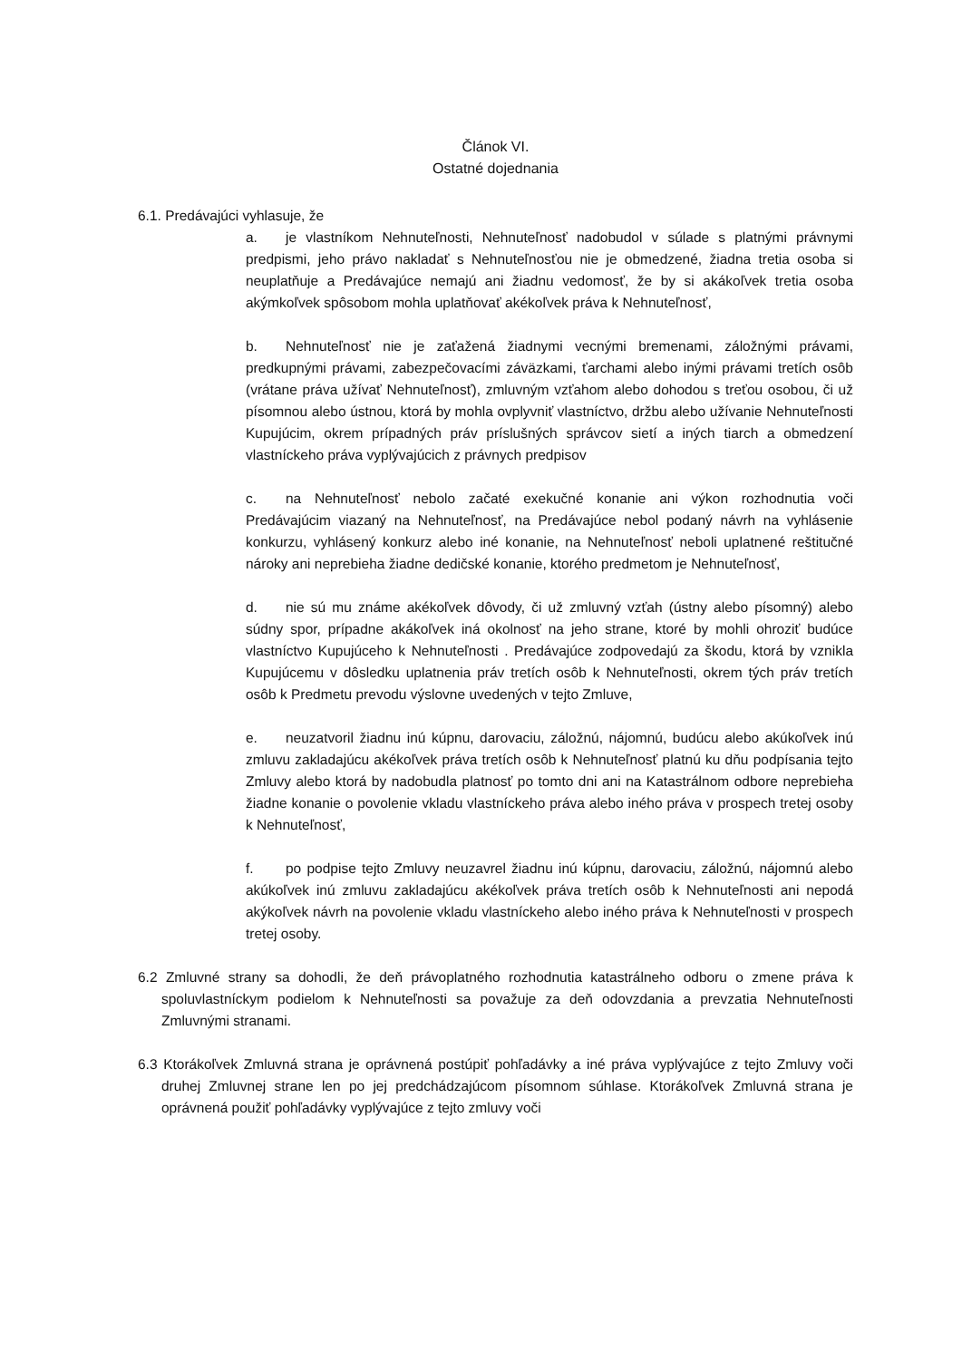Článok VI.
Ostatné dojednania
6.1. Predávajúci vyhlasuje, že
a. je vlastníkom Nehnuteľnosti, Nehnuteľnosť nadobudol v súlade s platnými právnymi predpismi, jeho právo nakladať s Nehnuteľnosťou nie je obmedzené, žiadna tretia osoba si neuplatňuje a Predávajúce nemajú ani žiadnu vedomosť, že by si akákoľvek tretia osoba akýmkoľvek spôsobom mohla uplatňovať akékoľvek práva k Nehnuteľnosť,
b. Nehnuteľnosť nie je zaťažená žiadnymi vecnými bremenami, záložnými právami, predkupnými právami, zabezpečovacími záväzkami, ťarchami alebo inými právami tretích osôb (vrátane práva užívať Nehnuteľnosť), zmluvným vzťahom alebo dohodou s treťou osobou, či už písomnou alebo ústnou, ktorá by mohla ovplyvniť vlastníctvo, držbu alebo užívanie Nehnuteľnosti Kupujúcim, okrem prípadných práv príslušných správcov sietí a iných tiarch a obmedzení vlastníckeho práva vyplývajúcich z právnych predpisov
c. na Nehnuteľnosť nebolo začaté exekučné konanie ani výkon rozhodnutia voči Predávajúcim viazaný na Nehnuteľnosť, na Predávajúce nebol podaný návrh na vyhlásenie konkurzu, vyhlásený konkurz alebo iné konanie, na Nehnuteľnosť neboli uplatnené reštitučné nároky ani neprebieha žiadne dedičské konanie, ktorého predmetom je Nehnuteľnosť,
d. nie sú mu známe akékoľvek dôvody, či už zmluvný vzťah (ústny alebo písomný) alebo súdny spor, prípadne akákoľvek iná okolnosť na jeho strane, ktoré by mohli ohroziť budúce vlastníctvo Kupujúceho k Nehnuteľnosti . Predávajúce zodpovedajú za škodu, ktorá by vznikla Kupujúcemu v dôsledku uplatnenia práv tretích osôb k Nehnuteľnosti, okrem tých práv tretích osôb k Predmetu prevodu výslovne uvedených v tejto Zmluve,
e. neuzatvoril žiadnu inú kúpnu, darovaciu, záložnú, nájomnú, budúcu alebo akúkoľvek inú zmluvu zakladajúcu akékoľvek práva tretích osôb k Nehnuteľnosť platnú ku dňu podpísania tejto Zmluvy alebo ktorá by nadobudla platnosť po tomto dni ani na Katastrálnom odbore neprebieha žiadne konanie o povolenie vkladu vlastníckeho práva alebo iného práva v prospech tretej osoby k Nehnuteľnosť,
f. po podpise tejto Zmluvy neuzavrel žiadnu inú kúpnu, darovaciu, záložnú, nájomnú alebo akúkoľvek inú zmluvu zakladajúcu akékoľvek práva tretích osôb k Nehnuteľnosti ani nepodá akýkoľvek návrh na povolenie vkladu vlastníckeho alebo iného práva k Nehnuteľnosti v prospech tretej osoby.
6.2 Zmluvné strany sa dohodli, že deň právoplatného rozhodnutia katastrálneho odboru o zmene práva k spoluvlastníckym podielom k Nehnuteľnosti sa považuje za deň odovzdania a prevzatia Nehnuteľnosti Zmluvnými stranami.
6.3 Ktorákoľvek Zmluvná strana je oprávnená postúpiť pohľadávky a iné práva vyplývajúce z tejto Zmluvy voči druhej Zmluvnej strane len po jej predchádzajúcom písomnom súhlase. Ktorákoľvek Zmluvná strana je oprávnená použiť pohľadávky vyplývajúce z tejto zmluvy voči